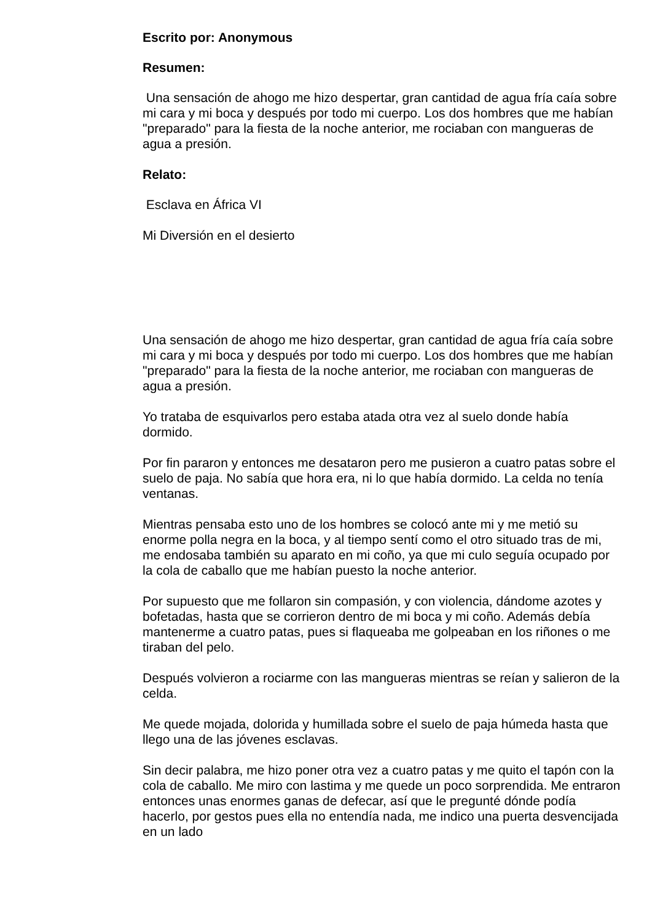Escrito por: Anonymous
Resumen:
Una sensación de ahogo me hizo despertar, gran cantidad de agua fría caía sobre mi cara y mi boca y después por todo mi cuerpo. Los dos hombres que me habían "preparado" para la fiesta de la noche anterior, me rociaban con mangueras de agua a presión.
Relato:
Esclava en África VI
Mi Diversión en el desierto
Una sensación de ahogo me hizo despertar, gran cantidad de agua fría caía sobre mi cara y mi boca y después por todo mi cuerpo. Los dos hombres que me habían "preparado" para la fiesta de la noche anterior, me rociaban con mangueras de agua a presión.
Yo trataba de esquivarlos pero estaba atada otra vez al suelo donde había dormido.
Por fin pararon y entonces me desataron pero me pusieron a cuatro patas sobre el suelo de paja. No sabía que hora era, ni lo que había dormido. La celda no tenía ventanas.
Mientras pensaba esto uno de los hombres se colocó ante mi y me metió su enorme polla negra en la boca, y al tiempo sentí como el otro situado tras de mi, me endosaba también su aparato en mi coño, ya que mi culo seguía ocupado por la cola de caballo que me habían puesto la noche anterior.
Por supuesto que me follaron sin compasión, y con violencia, dándome azotes y bofetadas, hasta que se corrieron dentro de mi boca y mi coño. Además debía mantenerme a cuatro patas, pues si flaqueaba me golpeaban en los riñones o me tiraban del pelo.
Después volvieron a rociarme con las mangueras mientras se reían y salieron de la celda.
Me quede mojada, dolorida y humillada sobre el suelo de paja húmeda hasta que llego una de las jóvenes esclavas.
Sin decir palabra, me hizo poner otra vez a cuatro patas y me quito el tapón con la cola de caballo. Me miro con lastima y me quede un poco sorprendida. Me entraron entonces unas enormes ganas de defecar, así que le pregunté dónde podía hacerlo, por gestos pues ella no entendía nada, me indico una puerta desvencijada en un lado